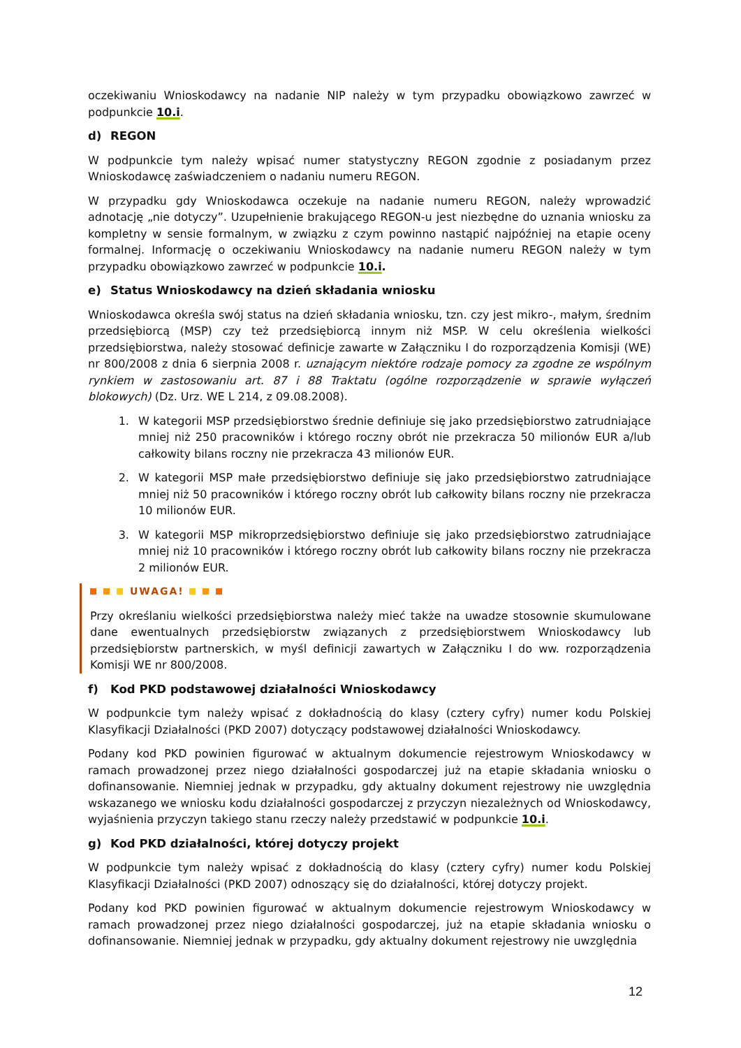oczekiwaniu Wnioskodawcy na nadanie NIP należy w tym przypadku obowiązkowo zawrzeć w podpunkcie 10.i.
d) REGON
W podpunkcie tym należy wpisać numer statystyczny REGON zgodnie z posiadanym przez Wnioskodawcę zaświadczeniem o nadaniu numeru REGON.
W przypadku gdy Wnioskodawca oczekuje na nadanie numeru REGON, należy wprowadzić adnotację „nie dotyczy”. Uzupełnienie brakującego REGON-u jest niezbędne do uznania wniosku za kompletny w sensie formalnym, w związku z czym powinno nastąpić najpóźniej na etapie oceny formalnej. Informację o oczekiwaniu Wnioskodawcy na nadanie numeru REGON należy w tym przypadku obowiązkowo zawrzeć w podpunkcie 10.i.
e) Status Wnioskodawcy na dzień składania wniosku
Wnioskodawca określa swój status na dzień składania wniosku, tzn. czy jest mikro-, małym, średnim przedsiębiorcą (MSP) czy też przedsiębiorcą innym niż MSP. W celu określenia wielkości przedsiębiorstwa, należy stosować definicje zawarte w Załączniku I do rozporządzenia Komisji (WE) nr 800/2008 z dnia 6 sierpnia 2008 r. uznającym niektóre rodzaje pomocy za zgodne ze wspólnym rynkiem w zastosowaniu art. 87 i 88 Traktatu (ogólne rozporządzenie w sprawie wyłączeń blokowych) (Dz. Urz. WE L 214, z 09.08.2008).
1. W kategorii MSP przedsiębiorstwo średnie definiuje się jako przedsiębiorstwo zatrudniające mniej niż 250 pracowników i którego roczny obrót nie przekracza 50 milionów EUR a/lub całkowity bilans roczny nie przekracza 43 milionów EUR.
2. W kategorii MSP małe przedsiębiorstwo definiuje się jako przedsiębiorstwo zatrudniające mniej niż 50 pracowników i którego roczny obrót lub całkowity bilans roczny nie przekracza 10 milionów EUR.
3. W kategorii MSP mikroprzedsiębiorstwo definiuje się jako przedsiębiorstwo zatrudniające mniej niż 10 pracowników i którego roczny obrót lub całkowity bilans roczny nie przekracza 2 milionów EUR.
UWAGA!
Przy określaniu wielkości przedsiębiorstwa należy mieć także na uwadze stosownie skumulowane dane ewentualnych przedsiębiorstw związanych z przedsiębiorstwem Wnioskodawcy lub przedsiębiorstw partnerskich, w myśl definicji zawartych w Załączniku I do ww. rozporządzenia Komisji WE nr 800/2008.
f) Kod PKD podstawowej działalności Wnioskodawcy
W podpunkcie tym należy wpisać z dokładnością do klasy (cztery cyfry) numer kodu Polskiej Klasyfikacji Działalności (PKD 2007) dotyczący podstawowej działalności Wnioskodawcy.
Podany kod PKD powinien figurować w aktualnym dokumencie rejestrowym Wnioskodawcy w ramach prowadzonej przez niego działalności gospodarczej już na etapie składania wniosku o dofinansowanie. Niemniej jednak w przypadku, gdy aktualny dokument rejestrowy nie uwzględnia wskazanego we wniosku kodu działalności gospodarczej z przyczyn niezależnych od Wnioskodawcy, wyjaśnienia przyczyn takiego stanu rzeczy należy przedstawić w podpunkcie 10.i.
g) Kod PKD działalności, której dotyczy projekt
W podpunkcie tym należy wpisać z dokładnością do klasy (cztery cyfry) numer kodu Polskiej Klasyfikacji Działalności (PKD 2007) odnoszący się do działalności, której dotyczy projekt.
Podany kod PKD powinien figurować w aktualnym dokumencie rejestrowym Wnioskodawcy w ramach prowadzonej przez niego działalności gospodarczej, już na etapie składania wniosku o dofinansowanie. Niemniej jednak w przypadku, gdy aktualny dokument rejestrowy nie uwzględnia
12